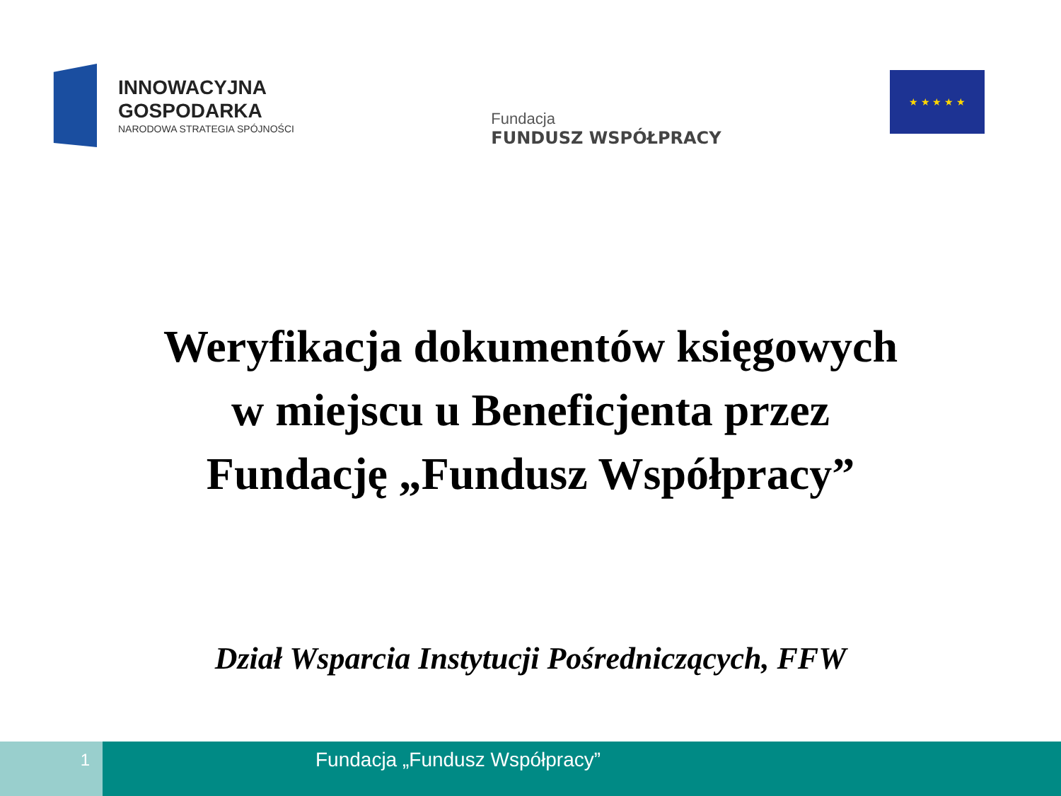INNOWACYJNA
GOSPODARKA
NARODOWA STRATEGIA SPÓJNOŚCI
Fundacja
FUNDUSZ WSPÓŁPRACY
★ ★ ★ ★ ★
Weryfikacja dokumentów księgowych
w miejscu u Beneficjenta przez
Fundację „Fundusz Współpracy”
Dział Wsparcia Instytucji Pośredniczących, FFW
1
Fundacja „Fundusz Współpracy”